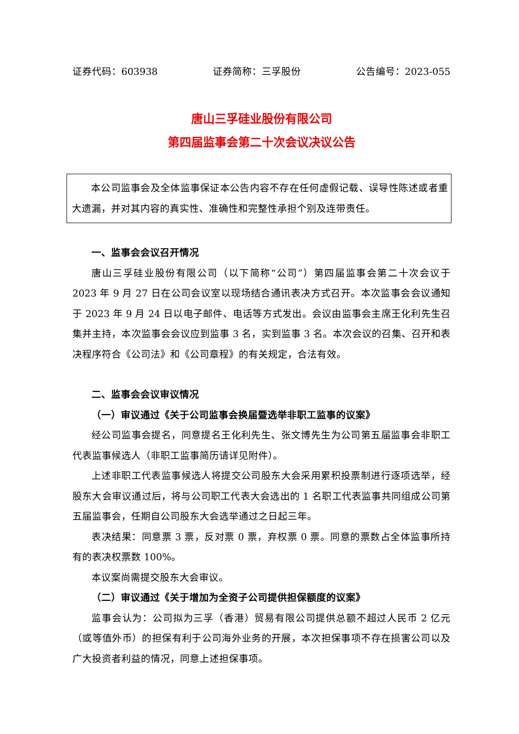证券代码：603938 证券简称：三孚股份 公告编号：2023-055
唐山三孚硅业股份有限公司
第四届监事会第二十次会议决议公告
本公司监事会及全体监事保证本公告内容不存在任何虚假记载、误导性陈述或者重大遗漏，并对其内容的真实性、准确性和完整性承担个别及连带责任。
一、监事会会议召开情况
唐山三孚硅业股份有限公司（以下简称“公司”）第四届监事会第二十次会议于 2023 年 9 月 27 日在公司会议室以现场结合通讯表决方式召开。本次监事会会议通知于 2023 年 9 月 24 日以电子邮件、电话等方式发出。会议由监事会主席王化利先生召集并主持，本次监事会会议应到监事 3 名，实到监事 3 名。本次会议的召集、召开和表决程序符合《公司法》和《公司章程》的有关规定，合法有效。
二、监事会会议审议情况
（一）审议通过《关于公司监事会换届暨选举非职工监事的议案》
经公司监事会提名，同意提名王化利先生、张文博先生为公司第五届监事会非职工代表监事候选人（非职工监事简历请详见附件）。
上述非职工代表监事候选人将提交公司股东大会采用累积投票制进行逐项选举，经股东大会审议通过后，将与公司职工代表大会选出的 1 名职工代表监事共同组成公司第五届监事会，任期自公司股东大会选举通过之日起三年。
表决结果：同意票 3 票，反对票 0 票，弃权票 0 票。同意的票数占全体监事所持有的表决权票数 100%。
本议案尚需提交股东大会审议。
（二）审议通过《关于增加为全资子公司提供担保额度的议案》
监事会认为：公司拟为三孚（香港）贸易有限公司提供总额不超过人民币 2 亿元（或等值外币）的担保有利于公司海外业务的开展，本次担保事项不存在损害公司以及广大投资者利益的情况，同意上述担保事项。